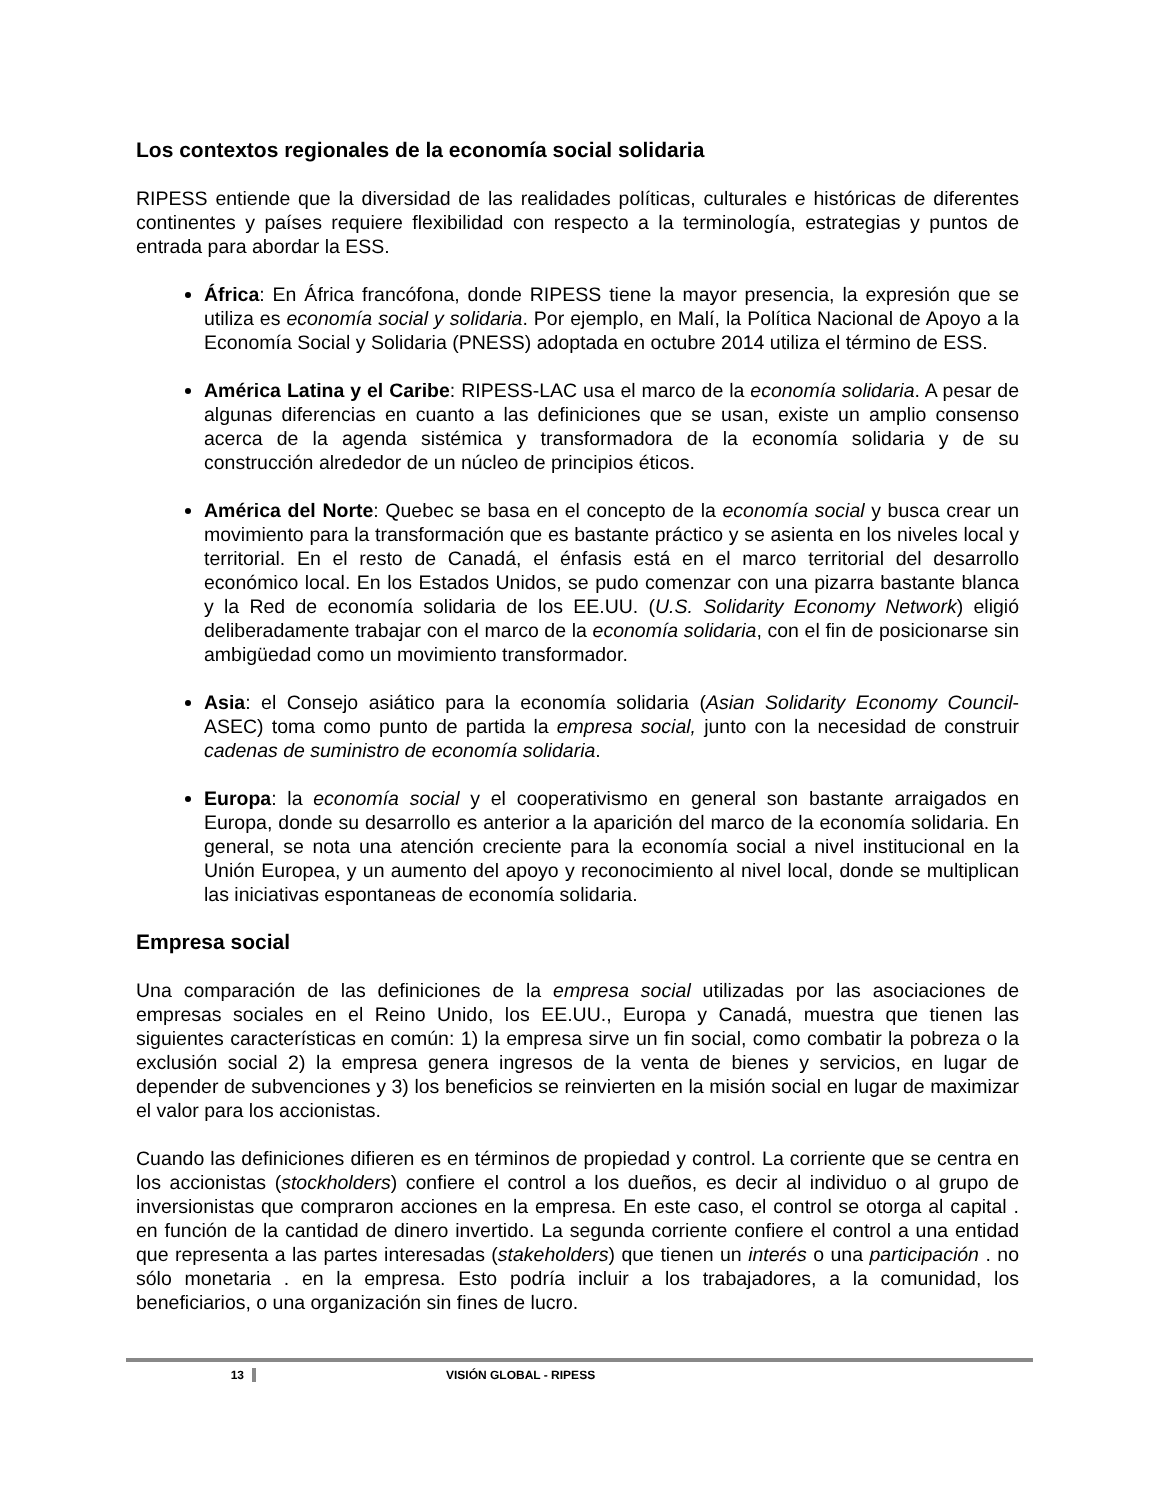Los contextos regionales de la economía social solidaria
RIPESS entiende que la diversidad de las realidades políticas, culturales e históricas de diferentes continentes y países requiere flexibilidad con respecto a la terminología, estrategias y puntos de entrada para abordar la ESS.
África: En África francófona, donde RIPESS tiene la mayor presencia, la expresión que se utiliza es economía social y solidaria. Por ejemplo, en Malí, la Política Nacional de Apoyo a la Economía Social y Solidaria (PNESS) adoptada en octubre 2014 utiliza el término de ESS.
América Latina y el Caribe: RIPESS-LAC usa el marco de la economía solidaria. A pesar de algunas diferencias en cuanto a las definiciones que se usan, existe un amplio consenso acerca de la agenda sistémica y transformadora de la economía solidaria y de su construcción alrededor de un núcleo de principios éticos.
América del Norte: Quebec se basa en el concepto de la economía social y busca crear un movimiento para la transformación que es bastante práctico y se asienta en los niveles local y territorial. En el resto de Canadá, el énfasis está en el marco territorial del desarrollo económico local. En los Estados Unidos, se pudo comenzar con una pizarra bastante blanca y la Red de economía solidaria de los EE.UU. (U.S. Solidarity Economy Network) eligió deliberadamente trabajar con el marco de la economía solidaria, con el fin de posicionarse sin ambigüedad como un movimiento transformador.
Asia: el Consejo asiático para la economía solidaria (Asian Solidarity Economy Council-ASEC) toma como punto de partida la empresa social, junto con la necesidad de construir cadenas de suministro de economía solidaria.
Europa: la economía social y el cooperativismo en general son bastante arraigados en Europa, donde su desarrollo es anterior a la aparición del marco de la economía solidaria. En general, se nota una atención creciente para la economía social a nivel institucional en la Unión Europea, y un aumento del apoyo y reconocimiento al nivel local, donde se multiplican las iniciativas espontaneas de economía solidaria.
Empresa social
Una comparación de las definiciones de la empresa social utilizadas por las asociaciones de empresas sociales en el Reino Unido, los EE.UU., Europa y Canadá, muestra que tienen las siguientes características en común: 1) la empresa sirve un fin social, como combatir la pobreza o la exclusión social 2) la empresa genera ingresos de la venta de bienes y servicios, en lugar de depender de subvenciones y 3) los beneficios se reinvierten en la misión social en lugar de maximizar el valor para los accionistas.
Cuando las definiciones difieren es en términos de propiedad y control. La corriente que se centra en los accionistas (stockholders) confiere el control a los dueños, es decir al individuo o al grupo de inversionistas que compraron acciones en la empresa. En este caso, el control se otorga al capital . en función de la cantidad de dinero invertido. La segunda corriente confiere el control a una entidad que representa a las partes interesadas (stakeholders) que tienen un interés o una participación . no sólo monetaria . en la empresa. Esto podría incluir a los trabajadores, a la comunidad, los beneficiarios, o una organización sin fines de lucro.
13 VISIÓN GLOBAL - RIPESS